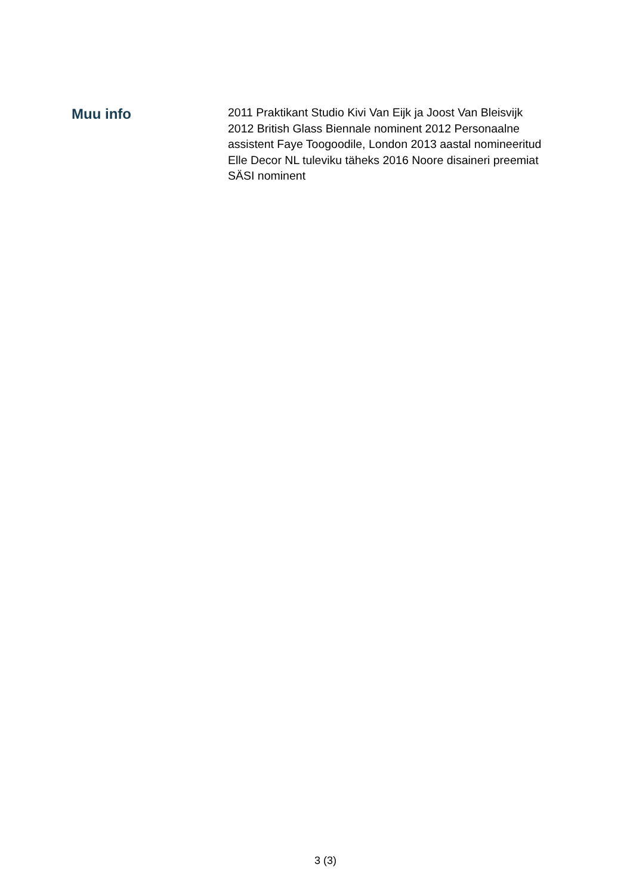Muu info
2011 Praktikant Studio Kivi Van Eijk ja Joost Van Bleisvijk 2012 British Glass Biennale nominent 2012 Personaalne assistent Faye Toogoodile, London 2013 aastal nomineeritud Elle Decor NL tuleviku täheks 2016 Noore disaineri preemiat SÄSI nominent
3 (3)